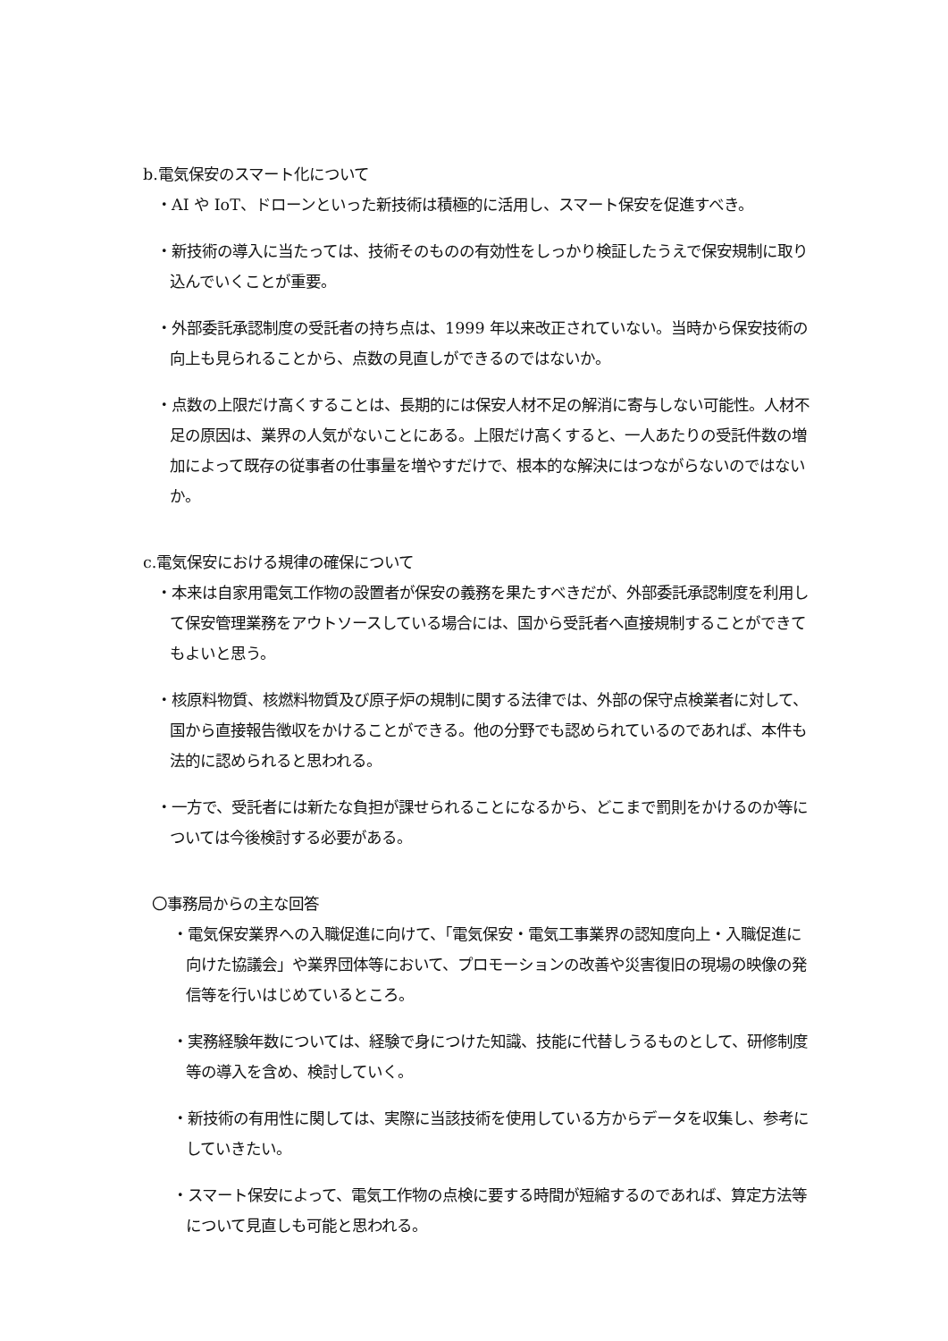b.電気保安のスマート化について
・AI や IoT、ドローンといった新技術は積極的に活用し、スマート保安を促進すべき。
・新技術の導入に当たっては、技術そのものの有効性をしっかり検証したうえで保安規制に取り込んでいくことが重要。
・外部委託承認制度の受託者の持ち点は、1999 年以来改正されていない。当時から保安技術の向上も見られることから、点数の見直しができるのではないか。
・点数の上限だけ高くすることは、長期的には保安人材不足の解消に寄与しない可能性。人材不足の原因は、業界の人気がないことにある。上限だけ高くすると、一人あたりの受託件数の増加によって既存の従事者の仕事量を増やすだけで、根本的な解決にはつながらないのではないか。
c.電気保安における規律の確保について
・本来は自家用電気工作物の設置者が保安の義務を果たすべきだが、外部委託承認制度を利用して保安管理業務をアウトソースしている場合には、国から受託者へ直接規制することができてもよいと思う。
・核原料物質、核燃料物質及び原子炉の規制に関する法律では、外部の保守点検業者に対して、国から直接報告徴収をかけることができる。他の分野でも認められているのであれば、本件も法的に認められると思われる。
・一方で、受託者には新たな負担が課せられることになるから、どこまで罰則をかけるのか等については今後検討する必要がある。
〇事務局からの主な回答
・電気保安業界への入職促進に向けて、「電気保安・電気工事業界の認知度向上・入職促進に向けた協議会」や業界団体等において、プロモーションの改善や災害復旧の現場の映像の発信等を行いはじめているところ。
・実務経験年数については、経験で身につけた知識、技能に代替しうるものとして、研修制度等の導入を含め、検討していく。
・新技術の有用性に関しては、実際に当該技術を使用している方からデータを収集し、参考にしていきたい。
・スマート保安によって、電気工作物の点検に要する時間が短縮するのであれば、算定方法等について見直しも可能と思われる。